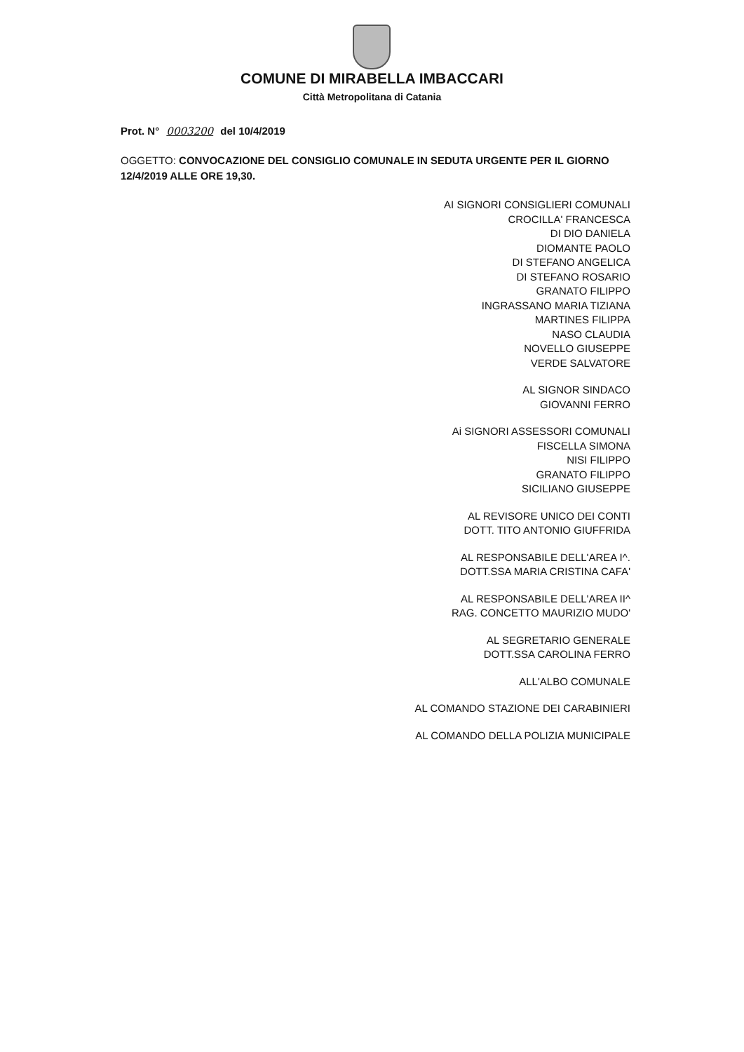COMUNE DI MIRABELLA IMBACCARI
Città Metropolitana di Catania
Prot. N° 0003200 del 10/4/2019
OGGETTO: CONVOCAZIONE DEL CONSIGLIO COMUNALE IN SEDUTA URGENTE PER IL GIORNO 12/4/2019 ALLE ORE 19,30.
AI SIGNORI CONSIGLIERI COMUNALI
CROCILLA' FRANCESCA
DI DIO DANIELA
DIOMANTE PAOLO
DI STEFANO ANGELICA
DI STEFANO ROSARIO
GRANATO FILIPPO
INGRASSANO MARIA TIZIANA
MARTINES FILIPPA
NASO CLAUDIA
NOVELLO GIUSEPPE
VERDE SALVATORE
AL SIGNOR SINDACO
GIOVANNI FERRO
Ai SIGNORI ASSESSORI COMUNALI
FISCELLA SIMONA
NISI FILIPPO
GRANATO FILIPPO
SICILIANO GIUSEPPE
AL REVISORE UNICO DEI CONTI
DOTT. TITO ANTONIO GIUFFRIDA
AL RESPONSABILE DELL'AREA I^.
DOTT.SSA MARIA CRISTINA CAFA'
AL RESPONSABILE DELL'AREA II^
RAG. CONCETTO MAURIZIO MUDO'
AL SEGRETARIO GENERALE
DOTT.SSA CAROLINA FERRO
ALL'ALBO COMUNALE
AL COMANDO STAZIONE DEI CARABINIERI
AL COMANDO DELLA POLIZIA MUNICIPALE